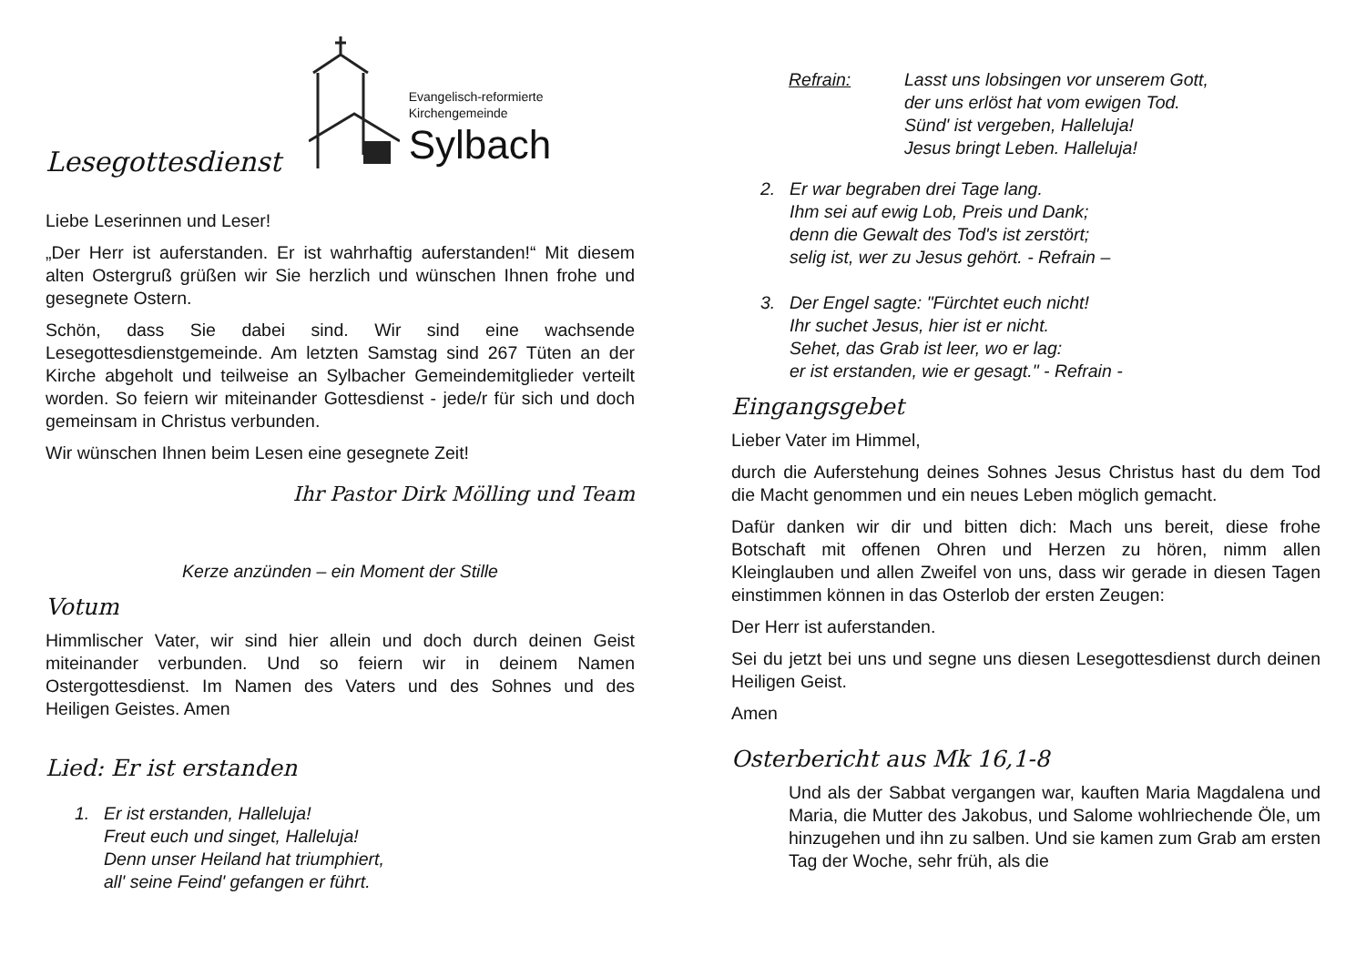Lesegottesdienst
Evangelisch-reformierte
Kirchengemeinde
Sylbach
Liebe Leserinnen und Leser!
„Der Herr ist auferstanden. Er ist wahrhaftig auferstanden!“ Mit diesem alten Ostergruß grüßen wir Sie herzlich und wünschen Ihnen frohe und gesegnete Ostern.
Schön, dass Sie dabei sind. Wir sind eine wachsende Lesegottesdienstgemeinde. Am letzten Samstag sind 267 Tüten an der Kirche abgeholt und teilweise an Sylbacher Gemeindemitglieder verteilt worden. So feiern wir miteinander Gottesdienst - jede/r für sich und doch gemeinsam in Christus verbunden.
Wir wünschen Ihnen beim Lesen eine gesegnete Zeit!
Ihr Pastor Dirk Mölling und Team
Kerze anzünden – ein Moment der Stille
Votum
Himmlischer Vater, wir sind hier allein und doch durch deinen Geist miteinander verbunden. Und so feiern wir in deinem Namen Ostergottesdienst. Im Namen des Vaters und des Sohnes und des Heiligen Geistes. Amen
Lied: Er ist erstanden
1. Er ist erstanden, Halleluja!
Freut euch und singet, Halleluja!
Denn unser Heiland hat triumphiert,
all' seine Feind' gefangen er führt.
Refrain: Lasst uns lobsingen vor unserem Gott,
der uns erlöst hat vom ewigen Tod.
Sünd' ist vergeben, Halleluja!
Jesus bringt Leben. Halleluja!
2. Er war begraben drei Tage lang.
Ihm sei auf ewig Lob, Preis und Dank;
denn die Gewalt des Tod's ist zerstört;
selig ist, wer zu Jesus gehört. - Refrain –
3. Der Engel sagte: "Fürchtet euch nicht!
Ihr suchet Jesus, hier ist er nicht.
Sehet, das Grab ist leer, wo er lag:
er ist erstanden, wie er gesagt." - Refrain -
Eingangsgebet
Lieber Vater im Himmel,
durch die Auferstehung deines Sohnes Jesus Christus hast du dem Tod die Macht genommen und ein neues Leben möglich gemacht.
Dafür danken wir dir und bitten dich: Mach uns bereit, diese frohe Botschaft mit offenen Ohren und Herzen zu hören, nimm allen Kleinglauben und allen Zweifel von uns, dass wir gerade in diesen Tagen einstimmen können in das Osterlob der ersten Zeugen:
Der Herr ist auferstanden.
Sei du jetzt bei uns und segne uns diesen Lesegottesdienst durch deinen Heiligen Geist.
Amen
Osterbericht aus Mk 16,1-8
Und als der Sabbat vergangen war, kauften Maria Magdalena und Maria, die Mutter des Jakobus, und Salome wohlriechende Öle, um hinzugehen und ihn zu salben. Und sie kamen zum Grab am ersten Tag der Woche, sehr früh, als die